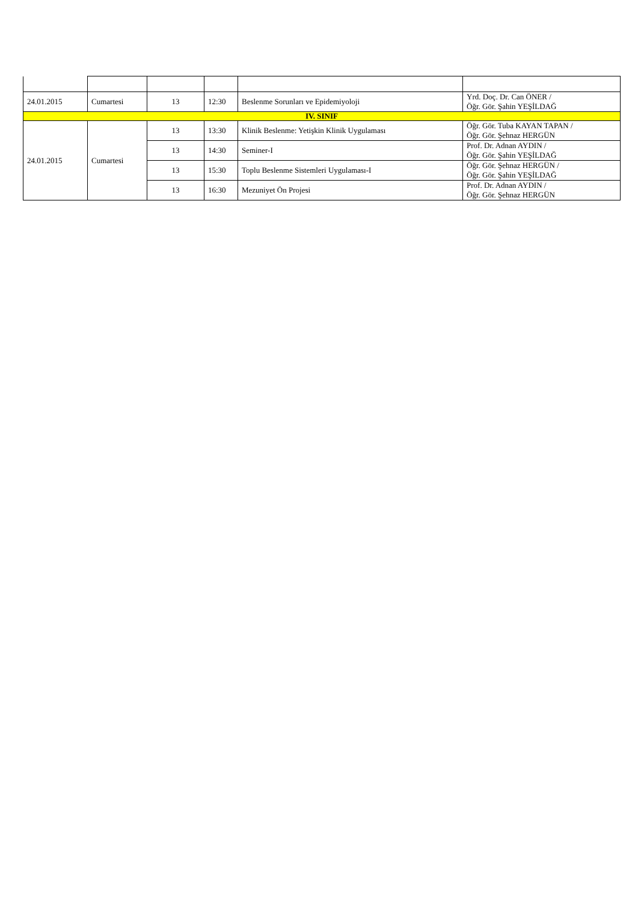| 24.01.2015 | Cumartesi | 13 | 12:30 | Beslenme Sorunları ve Epidemiyoloji | Yrd. Doç. Dr. Can ÖNER / Öğr. Gör. Şahin YEŞİLDAĞ |
| IV. SINIF | | | | | |
| 24.01.2015 | Cumartesi | 13 | 13:30 | Klinik Beslenme: Yetişkin Klinik Uygulaması | Öğr. Gör. Tuba KAYAN TAPAN / Öğr. Gör. Şehnaz HERGÜN |
| | | 13 | 14:30 | Seminer-I | Prof. Dr. Adnan AYDIN / Öğr. Gör. Şahin YEŞİLDAĞ |
| | | 13 | 15:30 | Toplu Beslenme Sistemleri Uygulaması-I | Öğr. Gör. Şehnaz HERGÜN / Öğr. Gör. Şahin YEŞİLDAĞ |
| | | 13 | 16:30 | Mezuniyet Ön Projesi | Prof. Dr. Adnan AYDIN / Öğr. Gör. Şehnaz HERGÜN |